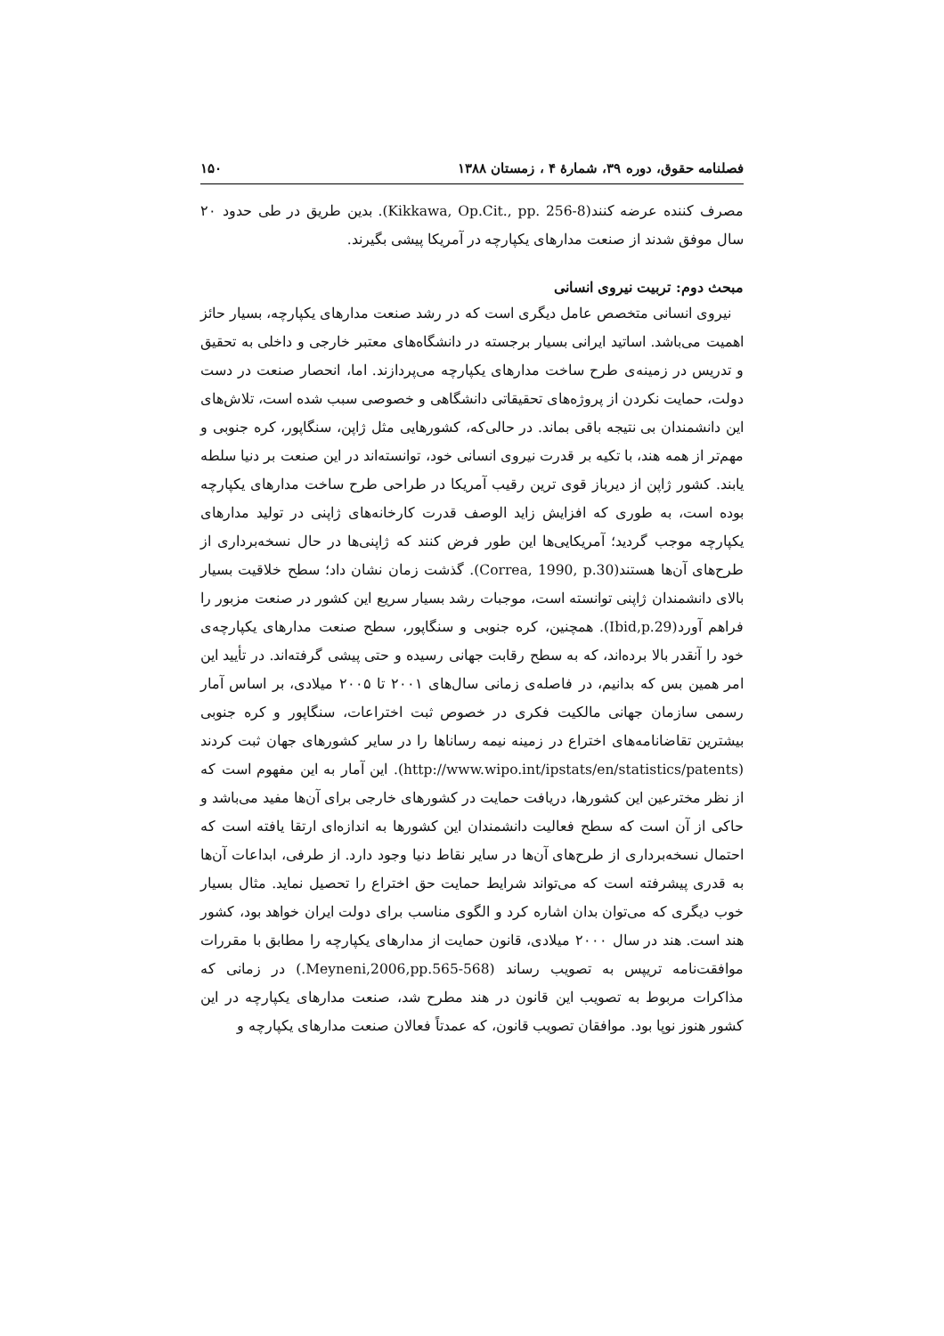فصلنامه حقوق، دوره ۳۹، شمارۀ ۴ ، زمستان ۱۳۸۸ ۱۵۰
مصرف کننده عرضه کنند(Kikkawa, Op.Cit., pp. 256-8). بدین طریق در طی حدود ۲۰ سال موفق شدند از صنعت مدارهای یکپارچه در آمریکا پیشی بگیرند.
مبحث دوم: تربیت نیروی انسانی
نیروی انسانی متخصص عامل دیگری است که در رشد صنعت مدارهای یکپارچه، بسیار حائز اهمیت می‌باشد. اساتید ایرانی بسیار برجسته در دانشگاه‌های معتبر خارجی و داخلی به تحقیق و تدریس در زمینه‌ی طرح ساخت مدارهای یکپارچه می‌پردازند. اما، انحصار صنعت در دست دولت، حمایت نکردن از پروژه‌های تحقیقاتی دانشگاهی و خصوصی سبب شده است، تلاش‌های این دانشمندان بی نتیجه باقی بماند. در حالی‌که، کشورهایی مثل ژاپن، سنگاپور، کره جنوبی و مهم‌تر از همه هند، با تکیه بر قدرت نیروی انسانی خود، توانسته‌اند در این صنعت بر دنیا سلطه یابند. کشور ژاپن از دیرباز قوی ترین رقیب آمریکا در طراحی طرح ساخت مدارهای یکپارچه بوده است، به طوری که افزایش زاید الوصف قدرت کارخانه‌های ژاپنی در تولید مدارهای یکپارچه موجب گردید؛ آمریکایی‌ها این طور فرض کنند که ژاپنی‌ها در حال نسخه‌برداری از طرح‌های آن‌ها هستند(Correa, 1990, p.30). گذشت زمان نشان داد؛ سطح خلاقیت بسیار بالای دانشمندان ژاپنی توانسته است، موجبات رشد بسیار سریع این کشور در صنعت مزبور را فراهم آورد(Ibid,p.29). همچنین، کره جنوبی و سنگاپور، سطح صنعت مدارهای یکپارچه‌ی خود را آنقدر بالا برده‌اند، که به سطح رقابت جهانی رسیده و حتی پیشی گرفته‌اند. در تأیید این امر همین بس که بدانیم، در فاصله‌ی زمانی سال‌های ۲۰۰۱ تا ۲۰۰۵ میلادی، بر اساس آمار رسمی سازمان جهانی مالکیت فکری در خصوص ثبت اختراعات، سنگاپور و کره جنوبی بیشترین تقاضانامه‌های اختراع در زمینه نیمه رساناها را در سایر کشورهای جهان ثبت کردند (http://www.wipo.int/ipstats/en/statistics/patents). این آمار به این مفهوم است که از نظر مخترعین این کشورها، دریافت حمایت در کشورهای خارجی برای آن‌ها مفید می‌باشد و حاکی از آن است که سطح فعالیت دانشمندان این کشورها به اندازه‌ای ارتقا یافته است که احتمال نسخه‌برداری از طرح‌های آن‌ها در سایر نقاط دنیا وجود دارد. از طرفی، ابداعات آن‌ها به قدری پیشرفته است که می‌تواند شرایط حمایت حق اختراع را تحصیل نماید. مثال بسیار خوب دیگری که می‌توان بدان اشاره کرد و الگوی مناسب برای دولت ایران خواهد بود، کشور هند است. هند در سال ۲۰۰۰ میلادی، قانون حمایت از مدارهای یکپارچه را مطابق با مقررات موافقت‌نامه تریپس به تصویب رساند (Meyneni,2006,pp.565-568.) در زمانی که مذاکرات مربوط به تصویب این قانون در هند مطرح شد، صنعت مدارهای یکپارچه در این کشور هنوز نوپا بود. موافقان تصویب قانون، که عمدتاً فعالان صنعت مدارهای یکپارچه و